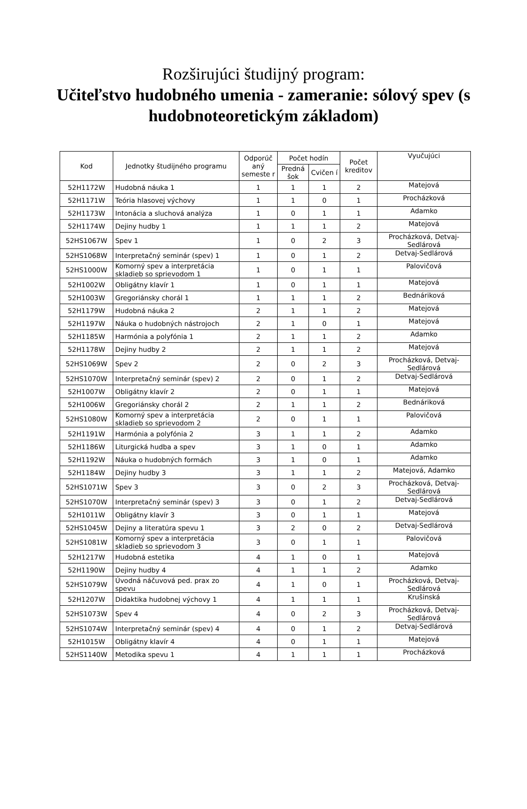Rozširujúci študijný program:
Učiteľstvo hudobného umenia - zameranie: sólový spev (s hudobnoteoretickým základom)
| Kod | Jednotky študijného programu | Odporúč aný semeste r | Počet hodín | | Počet kreditov | Vyučujúci |
| --- | --- | --- | --- | --- | --- | --- |
| | | | Predná šok | Cvičen í | | |
| 52H1172W | Hudobná náuka 1 | 1 | 1 | 1 | 2 | Matejová |
| 52H1171W | Teória hlasovej výchovy | 1 | 1 | 0 | 1 | Procházková |
| 52H1173W | Intonácia a sluchová analýza | 1 | 0 | 1 | 1 | Adamko |
| 52H1174W | Dejiny hudby 1 | 1 | 1 | 1 | 2 | Matejová |
| 52HS1067W | Spev 1 | 1 | 0 | 2 | 3 | Procházková, Detvaj-Sedlárová |
| 52HS1068W | Interpretačný seminár (spev) 1 | 1 | 0 | 1 | 2 | Detvaj-Sedlárová |
| 52HS1000W | Komorný spev a interpretácia skladieb so sprievodom 1 | 1 | 0 | 1 | 1 | Palovičová |
| 52H1002W | Obligátny klavír 1 | 1 | 0 | 1 | 1 | Matejová |
| 52H1003W | Gregoriánsky chorál 1 | 1 | 1 | 1 | 2 | Bednáriková |
| 52H1179W | Hudobná náuka 2 | 2 | 1 | 1 | 2 | Matejová |
| 52H1197W | Náuka o hudobných nástrojoch | 2 | 1 | 0 | 1 | Matejová |
| 52H1185W | Harmónia a polyfónia 1 | 2 | 1 | 1 | 2 | Adamko |
| 52H1178W | Dejiny hudby 2 | 2 | 1 | 1 | 2 | Matejová |
| 52HS1069W | Spev 2 | 2 | 0 | 2 | 3 | Procházková, Detvaj-Sedlárová |
| 52HS1070W | Interpretačný seminár (spev) 2 | 2 | 0 | 1 | 2 | Detvaj-Sedlárová |
| 52H1007W | Obligátny klavír 2 | 2 | 0 | 1 | 1 | Matejová |
| 52H1006W | Gregoriánsky chorál 2 | 2 | 1 | 1 | 2 | Bednáriková |
| 52HS1080W | Komorný spev a interpretácia skladieb so sprievodom 2 | 2 | 0 | 1 | 1 | Palovičová |
| 52H1191W | Harmónia a polyfónia 2 | 3 | 1 | 1 | 2 | Adamko |
| 52H1186W | Liturgická hudba a spev | 3 | 1 | 0 | 1 | Adamko |
| 52H1192W | Náuka o hudobných formách | 3 | 1 | 0 | 1 | Adamko |
| 52H1184W | Dejiny hudby 3 | 3 | 1 | 1 | 2 | Matejová, Adamko |
| 52HS1071W | Spev 3 | 3 | 0 | 2 | 3 | Procházková, Detvaj-Sedlárová |
| 52HS1070W | Interpretačný seminár (spev) 3 | 3 | 0 | 1 | 2 | Detvaj-Sedlárová |
| 52H1011W | Obligátny klavír 3 | 3 | 0 | 1 | 1 | Matejová |
| 52HS1045W | Dejiny a literatúra spevu 1 | 3 | 2 | 0 | 2 | Detvaj-Sedlárová |
| 52HS1081W | Komorný spev a interpretácia skladieb so sprievodom 3 | 3 | 0 | 1 | 1 | Palovičová |
| 52H1217W | Hudobná estetika | 4 | 1 | 0 | 1 | Matejová |
| 52H1190W | Dejiny hudby 4 | 4 | 1 | 1 | 2 | Adamko |
| 52HS1079W | Úvodná náčuvová ped. prax zo spevu | 4 | 1 | 0 | 1 | Procházková, Detvaj-Sedlárová |
| 52H1207W | Didaktika hudobnej výchovy 1 | 4 | 1 | 1 | 1 | Krušinská |
| 52HS1073W | Spev 4 | 4 | 0 | 2 | 3 | Procházková, Detvaj-Sedlárová |
| 52HS1074W | Interpretačný seminár (spev) 4 | 4 | 0 | 1 | 2 | Detvaj-Sedlárová |
| 52H1015W | Obligátny klavír 4 | 4 | 0 | 1 | 1 | Matejová |
| 52HS1140W | Metodika spevu 1 | 4 | 1 | 1 | 1 | Procházková |